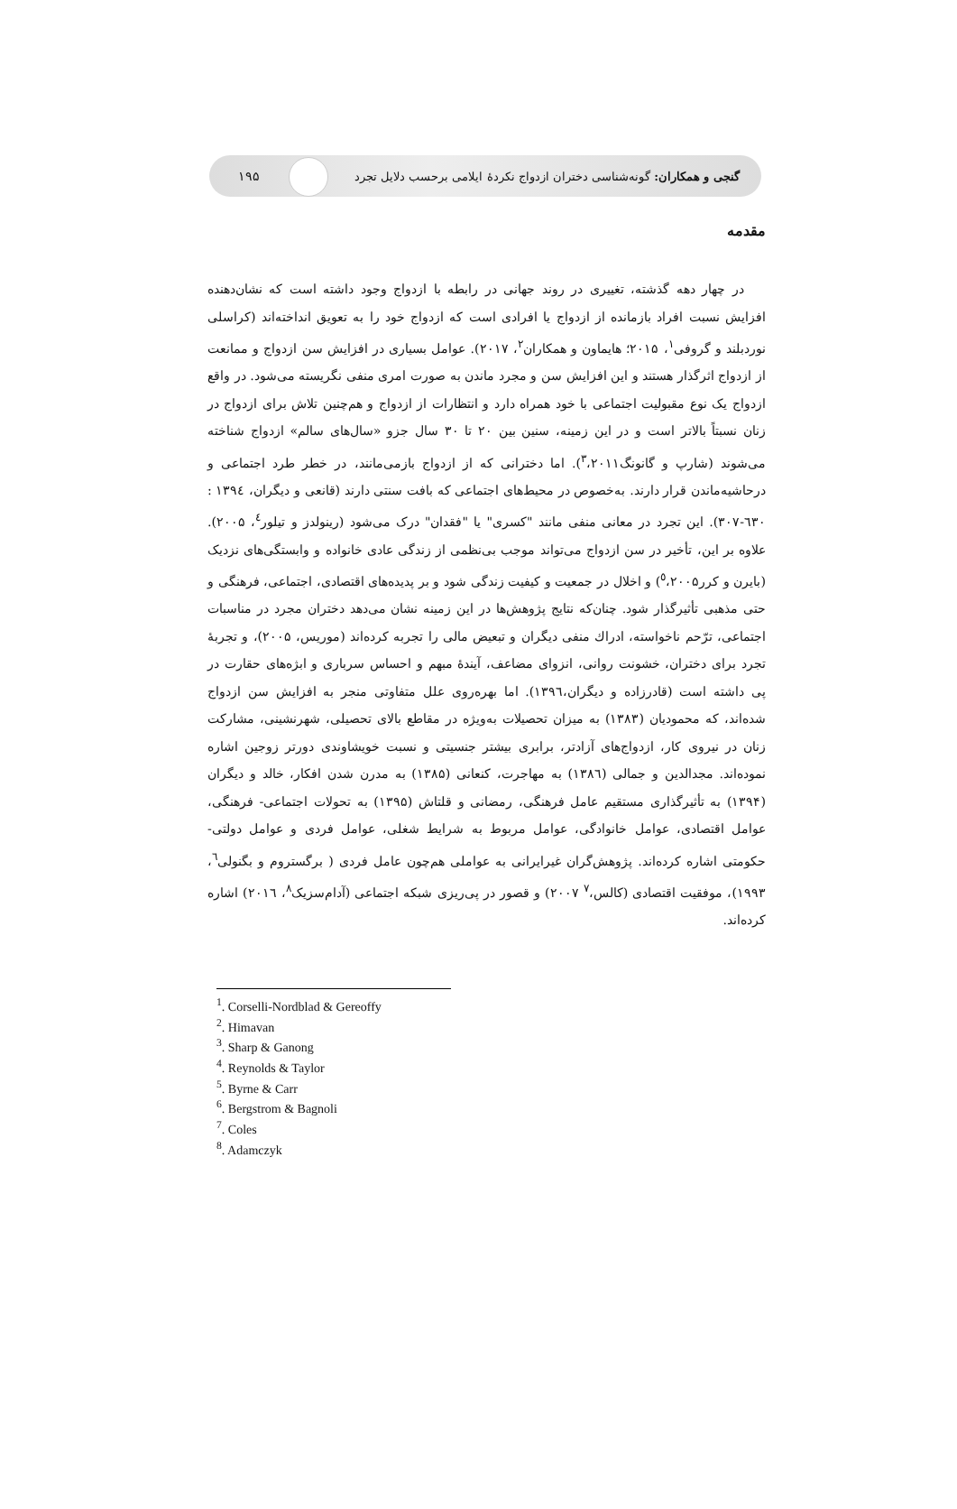۱۹۵
گنجی و همکاران: گونه‌شناسی دختران ازدواج نکردۀ ایلامی برحسب دلایل تجرد
مقدمه
در چهار دهه گذشته، تغییری در روند جهانی در رابطه با ازدواج وجود داشته است که نشان‌دهنده افزایش نسبت افراد بازمانده از ازدواج یا افرادی است که ازدواج خود را به تعویق انداخته‌اند (کراسلی نوردبلند و گروفی<sup>۱</sup>، ۲۰۱۵؛ هایماون و همکاران<sup>۲</sup>، ۲۰۱۷). عوامل بسیاری در افزایش سن ازدواج و ممانعت از ازدواج اثرگذار هستند و این افزایش سن و مجرد ماندن به صورت امری منفی نگریسته می‌شود. در واقع ازدواج یک نوع مقبولیت اجتماعی با خود همراه دارد و انتظارات از ازدواج و هم‌چنین تلاش برای ازدواج در زنان نسبتاً بالاتر است و در این زمینه، سنین بین ۲۰ تا ۳۰ سال جزو «سال‌های سالم» ازدواج شناخته می‌شوند (شارپ و گانونگ<sup>۳</sup>،۲۰۱۱). اما دخترانی که از ازدواج بازمی‌مانند، در خطر طرد اجتماعی و درحاشیه‌ماندن قرار دارند. به‌خصوص در محیط‌های اجتماعی که بافت سنتی دارند (قانعی و دیگران، ۱۳۹٤ : ٦۳۰-۳۰۷). این تجرد در معانی منفی مانند "کسری" یا "فقدان" درک می‌شود (رینولدز و تیلور<sup>٤</sup>، ۲۰۰۵). علاوه بر این، تأخیر در سن ازدواج می‌تواند موجب بی‌نظمی از زندگی عادی خانواده و وابستگی‌های نزدیک (بایرن و کرر<sup>٥</sup>،۲۰۰۵) و اخلال در جمعیت و کیفیت زندگی شود و بر پدیده‌های اقتصادی، اجتماعی، فرهنگی و حتی مذهبی تأثیرگذار شود. چنان‌که نتایج پژوهش‌ها در این زمینه نشان می‌دهد دختران مجرد در مناسبات اجتماعی، ترّحم ناخواسته، ادراك منفی دیگران و تبعیض مالی را تجربه کرده‌اند (موریس، ۲۰۰۵)، و تجربۀ تجرد برای دختران، خشونت روانی، انزوای مضاعف، آیندۀ مبهم و احساس سرباری و ابژه‌های حقارت در پی داشته است (قادرزاده و دیگران،۱۳۹٦). اما بهره‌روی علل متفاوتی منجر به افزایش سن ازدواج شده‌اند، که محمودیان (۱۳۸۳) به میزان تحصیلات به‌ویژه در مقاطع بالای تحصیلی، شهرنشینی، مشارکت زنان در نیروی کار، ازدواج‌های آزادتر، برابری بیشتر جنسیتی و نسبت خویشاوندی دورتر زوجین اشاره نموده‌اند. مجدالدین و جمالی (۱۳۸٦) به مهاجرت، کنعانی (۱۳۸۵) به مدرن شدن افکار، خالد و دیگران (۱۳۹۴) به تأثیرگذاری مستقیم عامل فرهنگی، رمضانی و قلتاش (۱۳۹۵) به تحولات اجتماعی- فرهنگی، عوامل اقتصادی، عوامل خانوادگی، عوامل مربوط به شرایط شغلی، عوامل فردی و عوامل دولتی- حکومتی اشاره کرده‌اند. پژوهش‌گران غیرایرانی به عواملی هم‌چون عامل فردی ( برگستروم و بگنولی<sup>٦</sup>، ۱۹۹۳)، موفقیت اقتصادی (کالس،<sup>۷</sup> ۲۰۰۷) و قصور در پی‌ریزی شبکه اجتماعی (آدام‌سزیک<sup>۸</sup>، ۲۰۱٦) اشاره کرده‌اند.
<sup>1</sup>. Corselli-Nordblad & Gereoffy
<sup>2</sup>. Himavan
<sup>3</sup>. Sharp & Ganong
<sup>4</sup>. Reynolds & Taylor
<sup>5</sup>. Byrne & Carr
<sup>6</sup>. Bergstrom & Bagnoli
<sup>7</sup>. Coles
<sup>8</sup>. Adamczyk